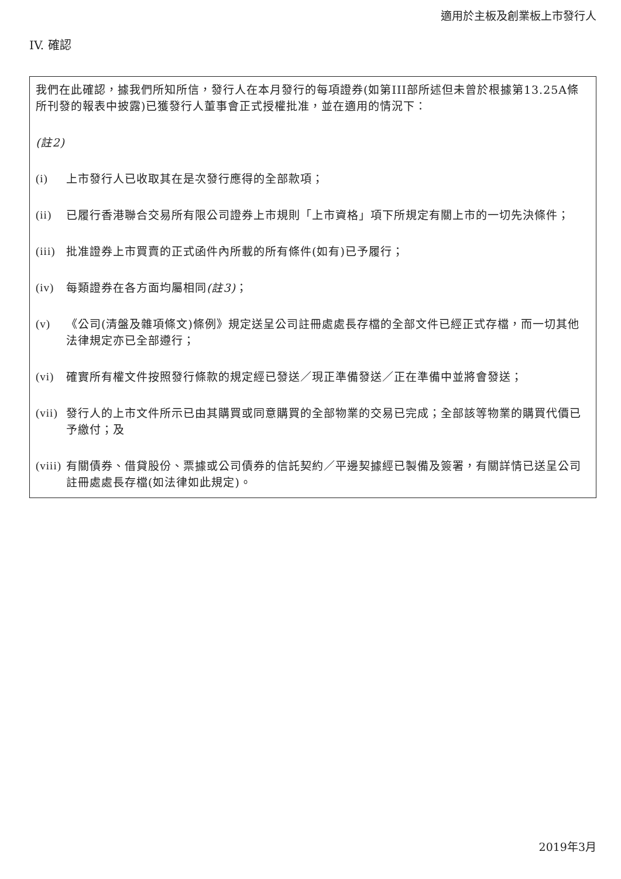適用於主板及創業板上市發行人
IV. 確認
我們在此確認，據我們所知所信，發行人在本月發行的每項證券(如第III部所述但未曾於根據第13.25A條所刊發的報表中披露)已獲發行人董事會正式授權批准，並在適用的情況下：
(註2)
(i) 上市發行人已收取其在是次發行應得的全部款項；
(ii) 已履行香港聯合交易所有限公司證券上市規則「上市資格」項下所規定有關上市的一切先決條件；
(iii) 批准證券上市買賣的正式函件內所載的所有條件(如有)已予履行；
(iv) 每類證券在各方面均屬相同(註3)；
(v) 《公司(清盤及雜項條文)條例》規定送呈公司註冊處處長存檔的全部文件已經正式存檔，而一切其他法律規定亦已全部遵行；
(vi) 確實所有權文件按照發行條款的規定經已發送／現正準備發送／正在準備中並將會發送；
(vii) 發行人的上市文件所示已由其購買或同意購買的全部物業的交易已完成；全部該等物業的購買代價已予繳付；及
(viii) 有關債券、借貸股份、票據或公司債券的信託契約／平邊契據經已製備及簽署，有關詳情已送呈公司註冊處處長存檔(如法律如此規定)。
2019年3月